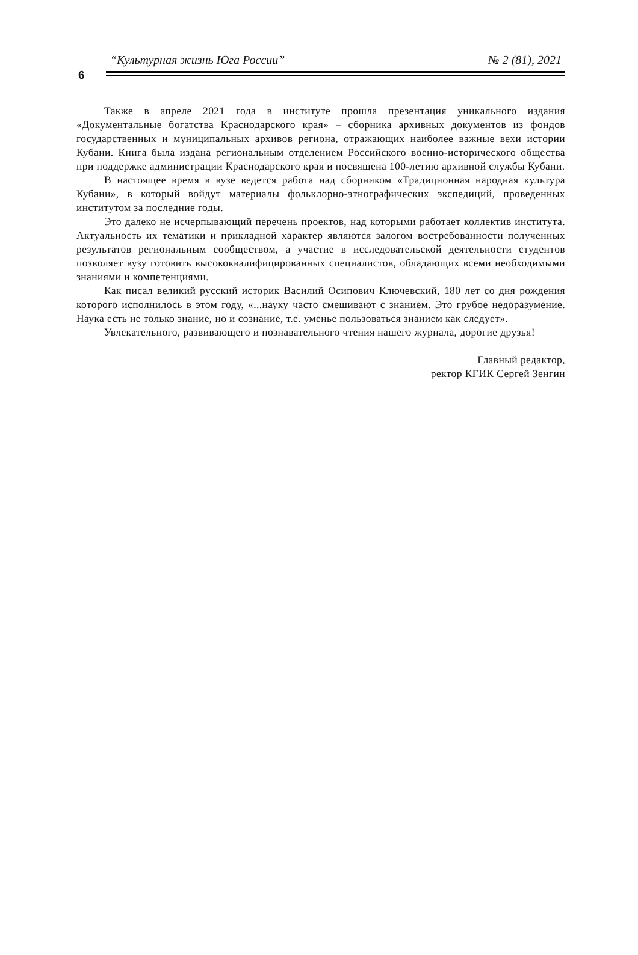“Культурная жизнь Юга России” № 2 (81), 2021
6
Также в апреле 2021 года в институте прошла презентация уникального издания «Документальные богатства Краснодарского края» – сборника архивных документов из фондов государственных и муниципальных архивов региона, отражающих наиболее важные вехи истории Кубани. Книга была издана региональным отделением Российского военно-исторического общества при поддержке администрации Краснодарского края и посвящена 100-летию архивной службы Кубани.
В настоящее время в вузе ведется работа над сборником «Традиционная народная культура Кубани», в который войдут материалы фольклорно-этнографических экспедиций, проведенных институтом за последние годы.
Это далеко не исчерпывающий перечень проектов, над которыми работает коллектив института. Актуальность их тематики и прикладной характер являются залогом востребованности полученных результатов региональным сообществом, а участие в исследовательской деятельности студентов позволяет вузу готовить высококвалифицированных специалистов, обладающих всеми необходимыми знаниями и компетенциями.
Как писал великий русский историк Василий Осипович Ключевский, 180 лет со дня рождения которого исполнилось в этом году, «...науку часто смешивают с знанием. Это грубое недоразумение. Наука есть не только знание, но и сознание, т.е. уменье пользоваться знанием как следует».
Увлекательного, развивающего и познавательного чтения нашего журнала, дорогие друзья!
Главный редактор,
ректор КГИК Сергей Зенгин